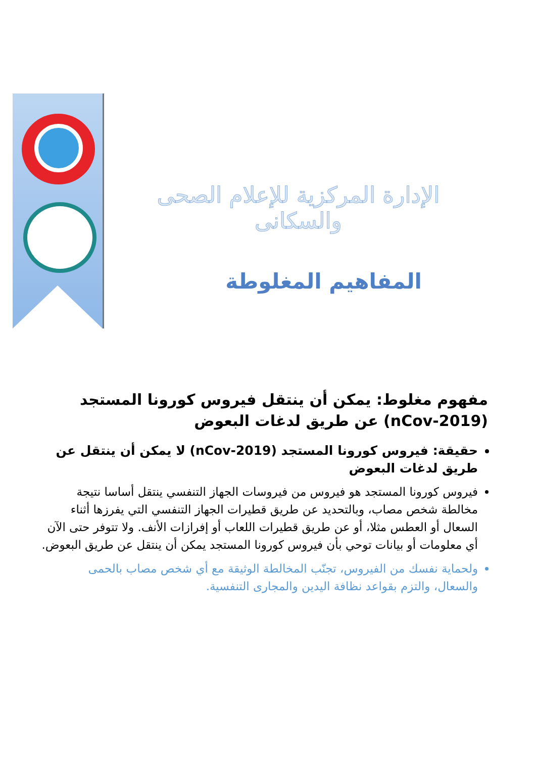الإدارة المركزية للإعلام الصحى والسكانى
المفاهيم المغلوطة
مفهوم مغلوط: يمكن أن ينتقل فيروس كورونا المستجد (nCov-2019) عن طريق لدغات البعوض
حقيقة: فيروس كورونا المستجد (nCov-2019) لا يمكن أن ينتقل عن طريق لدغات البعوض
فيروس كورونا المستجد هو فيروس من فيروسات الجهاز التنفسي ينتقل أساسا نتيجة مخالطة شخص مصاب، وبالتحديد عن طريق قطيرات الجهاز التنفسي التي يفرزها أثناء السعال أو العطس مثلا، أو عن طريق قطيرات اللعاب أو إفرازات الأنف. ولا تتوفر حتى الآن أي معلومات أو بيانات توحي بأن فيروس كورونا المستجد يمكن أن ينتقل عن طريق البعوض.
ولحماية نفسك من الفيروس، تجنّب المخالطة الوثيقة مع أي شخص مصاب بالحمى والسعال، والتزم بقواعد نظافة اليدين والمجارى التنفسية.